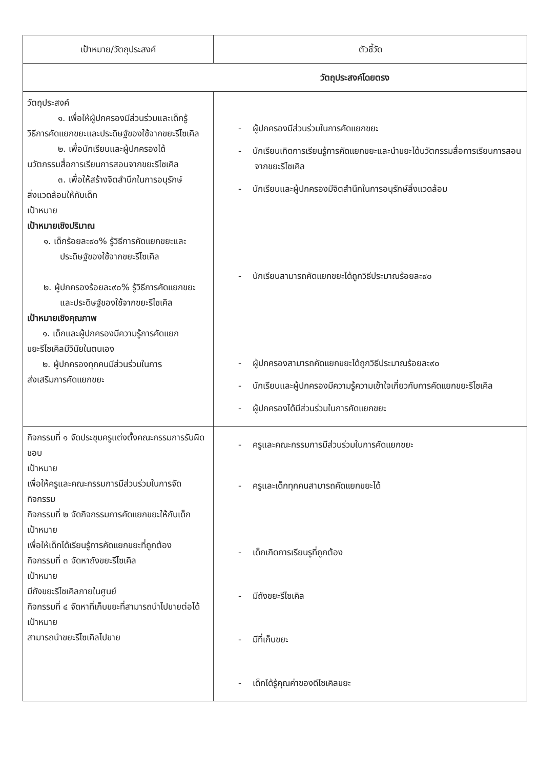| เป้าหมาย/วัตถุประสงค์ | ตัวชี้วัด |
| --- | --- |
| วัตถุประสงค์โดยตรง | |
| วัตถุประสงค์ ๑. เพื่อให้ผู้ปกครองมีส่วนร่วมและเด็กรู้ วิธีการคัดแยกขยะและประดิษฐ์ของใช้จากขยะรีไซเคิล ๒. เพื่อนักเรียนและผู้ปกครองได้ นวัตกรรมสื่อการเรียนการสอนจากขยะรีไซเคิล ๓. เพื่อให้สร้างจิตสำนึกในการอนุรักษ์ สิ่งแวดล้อมให้กับเด็ก เป้าหมาย เป้าหมายเชิงปริมาณ ๑. เด็กร้อยละ๙๐% รู้วิธีการคัดแยกขยะและประดิษฐ์ของใช้จากขยะรีไซเคิล ๒. ผู้ปกครองร้อยละ๙๐% รู้วิธีการคัดแยกขยะและประดิษฐ์ของใช้จากขยะรีไซเคิล เป้าหมายเชิงคุณภาพ ๑. เด็กและผู้ปกครองมีความรู้การคัดแยก ขยะรีไซเคิลมีวินัยในตนเอง ๒. ผู้ปกครองทุกคนมีส่วนร่วมในการ ส่งเสริมการคัดแยกขยะ | - ผู้ปกครองมีส่วนร่วมในการคัดแยกขยะ - นักเรียนเกิดการเรียนรู้การคัดแยกขยะและนำขยะได้นวัตกรรมสื่อการเรียนการสอนจากขยะรีไซเคิล - นักเรียนและผู้ปกครองมีจิตสำนึกในการอนุรักษ์สิ่งแวดล้อม - นักเรียนสามารถคัดแยกขยะได้ถูกวิธีประมาณร้อยละ๙๐ - ผู้ปกครองสามารถคัดแยกขยะได้ถูกวิธีประมาณร้อยละ๙๐ - นักเรียนและผู้ปกครองมีความรู้ความเข้าใจเกี่ยวกับการคัดแยกขยะรีไซเคิล - ผู้ปกครองได้มีส่วนร่วมในการคัดแยกขยะ |
| กิจกรรมที่ ๑ จัดประชุมครูแต่งตั้งคณะกรรมการรับผิดชอบ เป้าหมาย เพื่อให้ครูและคณะกรรมการมีส่วนร่วมในการจัดกิจกรรม กิจกรรมที่ ๒ จัดกิจกรรมการคัดแยกขยะให้กับเด็ก เป้าหมาย เพื่อให้เด็กได้เรียนรู้การคัดแยกขยะที่ถูกต้อง กิจกรรมที่ ๓ จัดหาถังขยะรีไซเคิล เป้าหมาย มีถังขยะรีไซเคิลภายในศูนย์ กิจกรรมที่ ๔ จัดหาที่เก็บขยะที่สามารถนำไปขายต่อได้ เป้าหมาย สามารถนำขยะรีไซเคิลไปขาย | - ครูและคณะกรรมการมีส่วนร่วมในการคัดแยกขยะ - ครูและเด็กทุกคนสามารถคัดแยกขยะได้ - เด็กเกิดการเรียนรูที่ถูกต้อง - มีถังขยะรีไซเคิล - มีที่เก็บขยะ - เด็กได้รู้คุณค่าของดีไซเคิลขยะ |